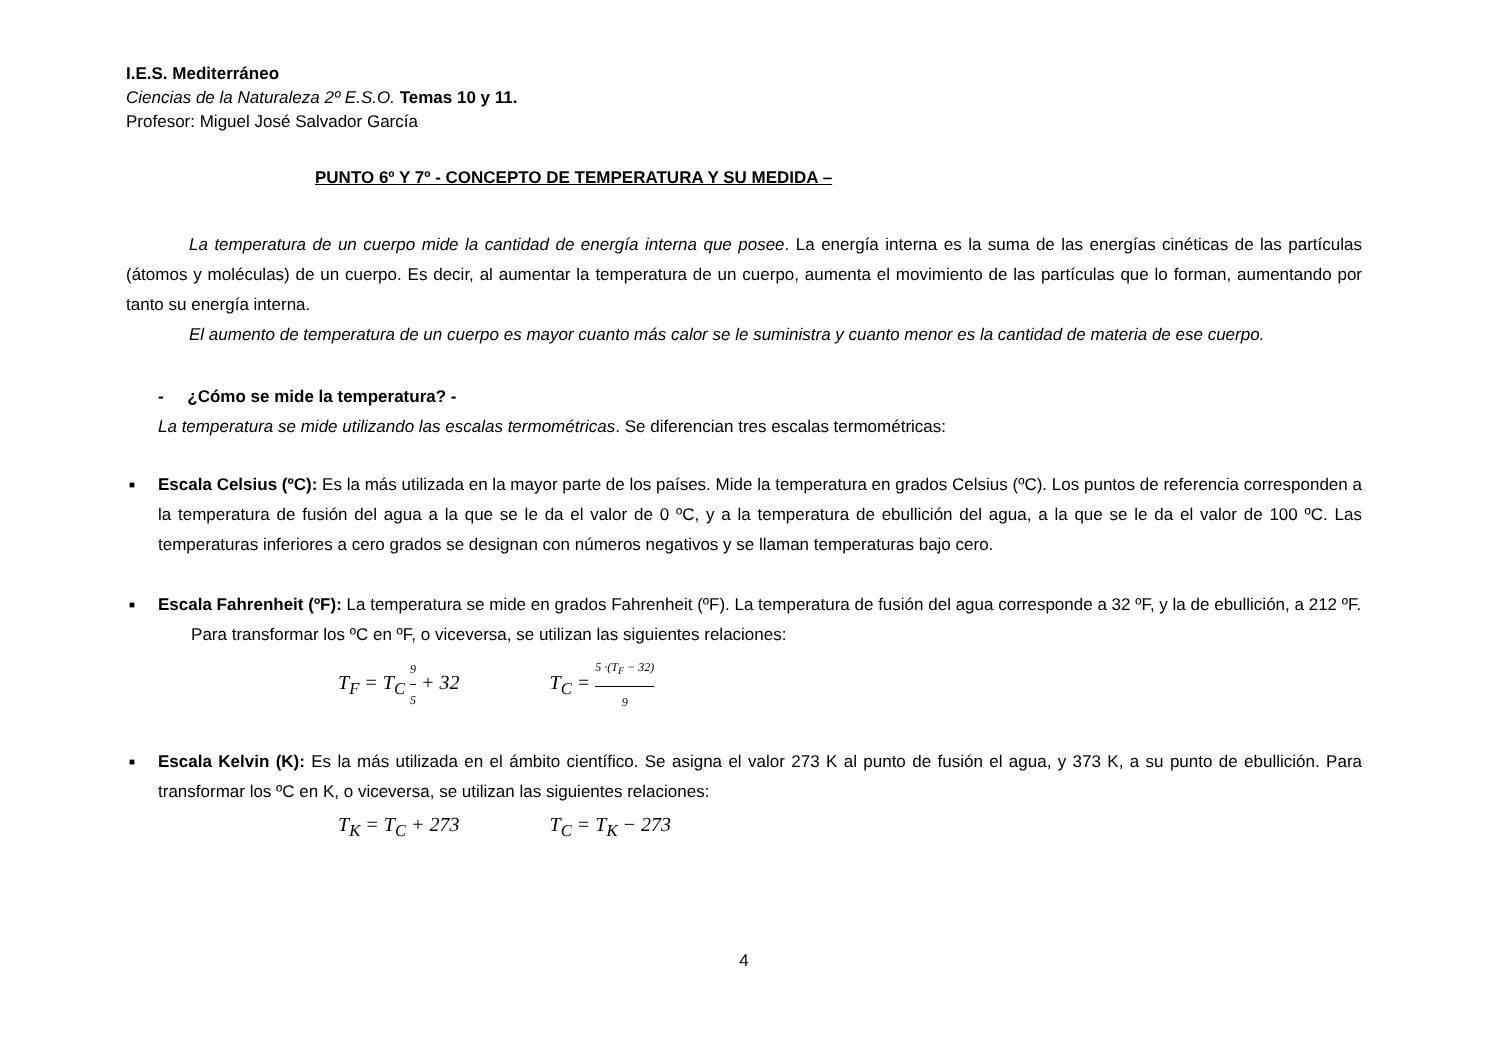I.E.S. Mediterráneo
Ciencias de la Naturaleza 2º E.S.O. Temas 10 y 11.
Profesor: Miguel José Salvador García
PUNTO 6º Y 7º - CONCEPTO DE TEMPERATURA Y SU MEDIDA –
La temperatura de un cuerpo mide la cantidad de energía interna que posee. La energía interna es la suma de las energías cinéticas de las partículas (átomos y moléculas) de un cuerpo. Es decir, al aumentar la temperatura de un cuerpo, aumenta el movimiento de las partículas que lo forman, aumentando por tanto su energía interna.
El aumento de temperatura de un cuerpo es mayor cuanto más calor se le suministra y cuanto menor es la cantidad de materia de ese cuerpo.
- ¿Cómo se mide la temperatura? -
La temperatura se mide utilizando las escalas termométricas. Se diferencian tres escalas termométricas:
■ Escala Celsius (ºC): Es la más utilizada en la mayor parte de los países. Mide la temperatura en grados Celsius (ºC). Los puntos de referencia corresponden a la temperatura de fusión del agua a la que se le da el valor de 0 ºC, y a la temperatura de ebullición del agua, a la que se le da el valor de 100 ºC. Las temperaturas inferiores a cero grados se designan con números negativos y se llaman temperaturas bajo cero.
■ Escala Fahrenheit (ºF): La temperatura se mide en grados Fahrenheit (ºF). La temperatura de fusión del agua corresponde a 32 ºF, y la de ebullición, a 212 ºF.
Para transformar los ºC en ºF, o viceversa, se utilizan las siguientes relaciones:
T<sub>F</sub> = T<sub>C</sub> 9 5 + 32 T<sub>C</sub> = 5 ·(T<sub>F</sub> − 32) 9
■ Escala Kelvin (K): Es la más utilizada en el ámbito científico. Se asigna el valor 273 K al punto de fusión el agua, y 373 K, a su punto de ebullición. Para transformar los ºC en K, o viceversa, se utilizan las siguientes relaciones:
T<sub>K</sub> = T<sub>C</sub> + 273 T<sub>C</sub> = T<sub>K</sub> − 273
4